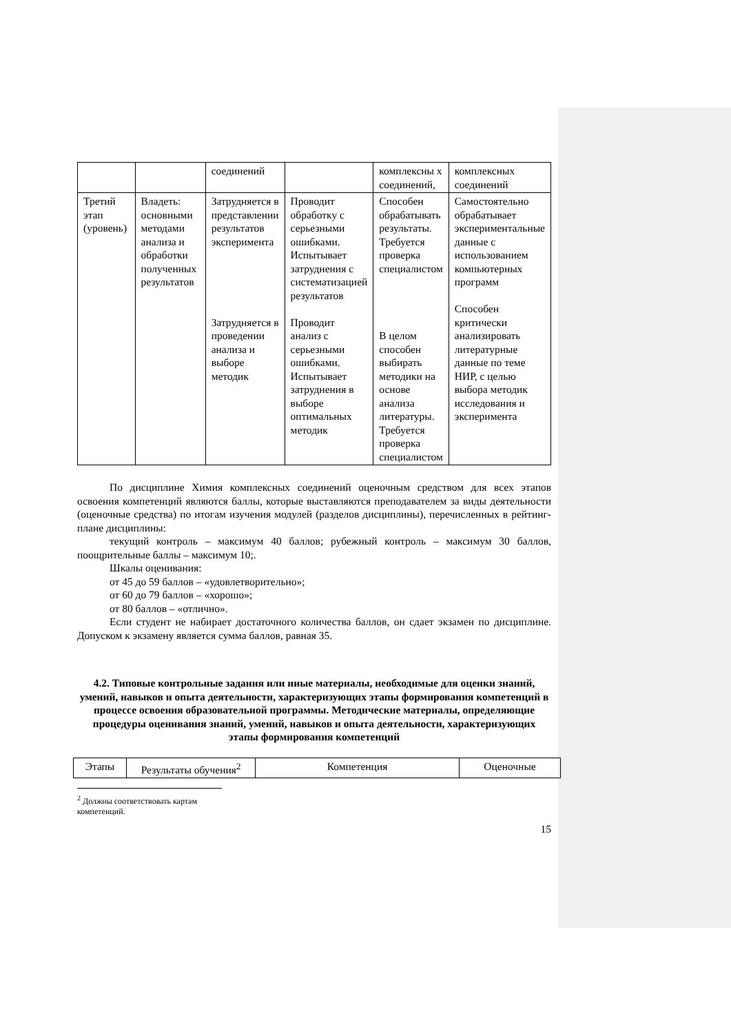| | | соединений | | комплексны х соединений, | комплексных соединений |
| Третий этап (уровень) | Владеть: основными методами анализа и обработки полученных результатов | Затрудняется в представлении результатов эксперимента Затрудняется в проведении анализа и выборе методик | Проводит обработку с серьезными ошибками. Испытывает затруднения с систематизацией результатов Проводит анализ с серьезными ошибками. Испытывает затруднения в выборе оптимальных методик | Способен обрабатывать результаты. Требуется проверка специалистом В целом способен выбирать методики на основе анализа литературы. Требуется проверка специалистом | Самостоятельно обрабатывает экспериментальные данные с использованием компьютерных программ Способен критически анализировать литературные данные по теме НИР, с целью выбора методик исследования и эксперимента |
По дисциплине Химия комплексных соединений оценочным средством для всех этапов освоения компетенций являются баллы, которые выставляются преподавателем за виды деятельности (оценочные средства) по итогам изучения модулей (разделов дисциплины), перечисленных в рейтинг-плане дисциплины:
текущий контроль – максимум 40 баллов; рубежный контроль – максимум 30 баллов, поощрительные баллы – максимум 10;.
Шкалы оценивания:
от 45 до 59 баллов – «удовлетворительно»;
от 60 до 79 баллов – «хорошо»;
от 80 баллов – «отлично».
Если студент не набирает достаточного количества баллов, он сдает экзамен по дисциплине. Допуском к экзамену является сумма баллов, равная 35.
4.2. Типовые контрольные задания или иные материалы, необходимые для оценки знаний, умений, навыков и опыта деятельности, характеризующих этапы формирования компетенций в процессе освоения образовательной программы. Методические материалы, определяющие процедуры оценивания знаний, умений, навыков и опыта деятельности, характеризующих этапы формирования компетенций
| Этапы | Результаты обучения<sup>2</sup> | Компетенция | Оценочные |
| --- | --- | --- | --- |
<sup>2</sup> Должны соответствовать картам компетенций.
15